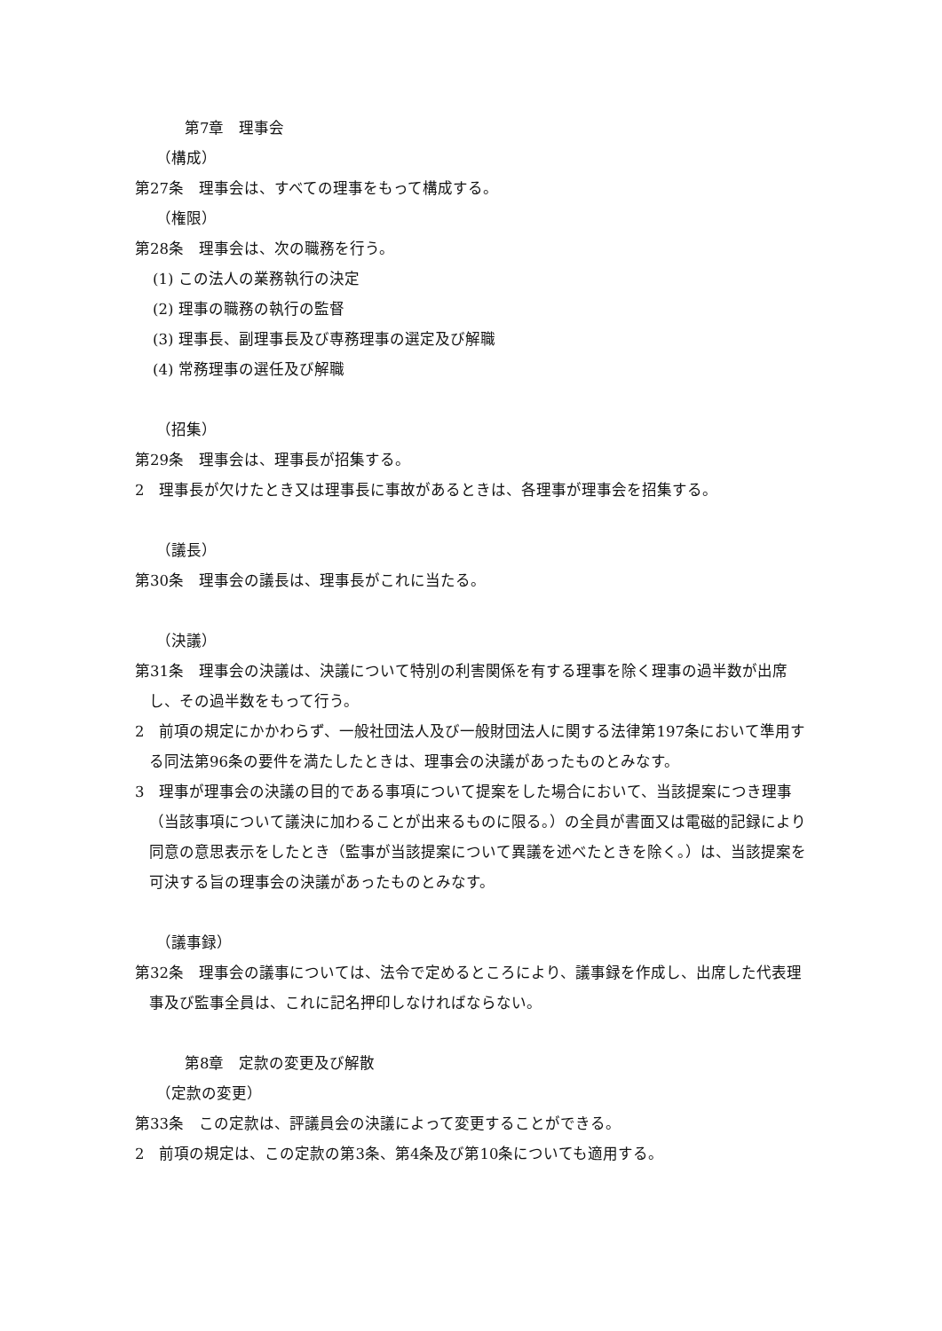第7章　理事会
（構成）
第27条　理事会は、すべての理事をもって構成する。
（権限）
第28条　理事会は、次の職務を行う。
(1) この法人の業務執行の決定
(2) 理事の職務の執行の監督
(3) 理事長、副理事長及び専務理事の選定及び解職
(4) 常務理事の選任及び解職
（招集）
第29条　理事会は、理事長が招集する。
2　理事長が欠けたとき又は理事長に事故があるときは、各理事が理事会を招集する。
（議長）
第30条　理事会の議長は、理事長がこれに当たる。
（決議）
第31条　理事会の決議は、決議について特別の利害関係を有する理事を除く理事の過半数が出席し、その過半数をもって行う。
2　前項の規定にかかわらず、一般社団法人及び一般財団法人に関する法律第197条において準用する同法第96条の要件を満たしたときは、理事会の決議があったものとみなす。
3　理事が理事会の決議の目的である事項について提案をした場合において、当該提案につき理事（当該事項について議決に加わることが出来るものに限る。）の全員が書面又は電磁的記録により同意の意思表示をしたとき（監事が当該提案について異議を述べたときを除く。）は、当該提案を可決する旨の理事会の決議があったものとみなす。
（議事録）
第32条　理事会の議事については、法令で定めるところにより、議事録を作成し、出席した代表理事及び監事全員は、これに記名押印しなければならない。
第8章　定款の変更及び解散
（定款の変更）
第33条　この定款は、評議員会の決議によって変更することができる。
2　前項の規定は、この定款の第3条、第4条及び第10条についても適用する。